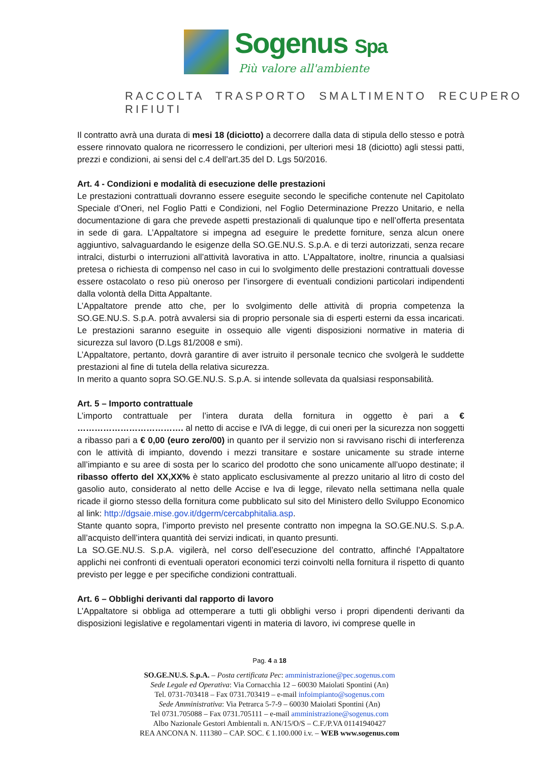Sogenus Spa
Più valore all'ambiente
RACCOLTA TRASPORTO SMALTIMENTO RECUPERO RIFIUTI
Il contratto avrà una durata di mesi 18 (diciotto) a decorrere dalla data di stipula dello stesso e potrà essere rinnovato qualora ne ricorressero le condizioni, per ulteriori mesi 18 (diciotto) agli stessi patti, prezzi e condizioni, ai sensi del c.4 dell’art.35 del D. Lgs 50/2016.
Art. 4 - Condizioni e modalità di esecuzione delle prestazioni
Le prestazioni contrattuali dovranno essere eseguite secondo le specifiche contenute nel Capitolato Speciale d’Oneri, nel Foglio Patti e Condizioni, nel Foglio Determinazione Prezzo Unitario, e nella documentazione di gara che prevede aspetti prestazionali di qualunque tipo e nell’offerta presentata in sede di gara. L’Appaltatore si impegna ad eseguire le predette forniture, senza alcun onere aggiuntivo, salvaguardando le esigenze della SO.GE.NU.S. S.p.A. e di terzi autorizzati, senza recare intralci, disturbi o interruzioni all’attività lavorativa in atto. L’Appaltatore, inoltre, rinuncia a qualsiasi pretesa o richiesta di compenso nel caso in cui lo svolgimento delle prestazioni contrattuali dovesse essere ostacolato o reso più oneroso per l’insorgere di eventuali condizioni particolari indipendenti dalla volontà della Ditta Appaltante.
L’Appaltatore prende atto che, per lo svolgimento delle attività di propria competenza la SO.GE.NU.S. S.p.A. potrà avvalersi sia di proprio personale sia di esperti esterni da essa incaricati. Le prestazioni saranno eseguite in ossequio alle vigenti disposizioni normative in materia di sicurezza sul lavoro (D.Lgs 81/2008 e smi).
L’Appaltatore, pertanto, dovrà garantire di aver istruito il personale tecnico che svolgerà le suddette prestazioni al fine di tutela della relativa sicurezza.
In merito a quanto sopra SO.GE.NU.S. S.p.A. si intende sollevata da qualsiasi responsabilità.
Art. 5 – Importo contrattuale
L’importo contrattuale per l’intera durata della fornitura in oggetto è pari a € ………………………………. al netto di accise e IVA di legge, di cui oneri per la sicurezza non soggetti a ribasso pari a € 0,00 (euro zero/00) in quanto per il servizio non si ravvisano rischi di interferenza con le attività di impianto, dovendo i mezzi transitare e sostare unicamente su strade interne all’impianto e su aree di sosta per lo scarico del prodotto che sono unicamente all’uopo destinate; il ribasso offerto del XX,XX% è stato applicato esclusivamente al prezzo unitario al litro di costo del gasolio auto, considerato al netto delle Accise e Iva di legge, rilevato nella settimana nella quale ricade il giorno stesso della fornitura come pubblicato sul sito del Ministero dello Sviluppo Economico al link: http://dgsaie.mise.gov.it/dgerm/cercabphitalia.asp.
Stante quanto sopra, l’importo previsto nel presente contratto non impegna la SO.GE.NU.S. S.p.A. all’acquisto dell’intera quantità dei servizi indicati, in quanto presunti.
La SO.GE.NU.S. S.p.A. vigilerà, nel corso dell’esecuzione del contratto, affinché l’Appaltatore applichi nei confronti di eventuali operatori economici terzi coinvolti nella fornitura il rispetto di quanto previsto per legge e per specifiche condizioni contrattuali.
Art. 6 – Obblighi derivanti dal rapporto di lavoro
L’Appaltatore si obbliga ad ottemperare a tutti gli obblighi verso i propri dipendenti derivanti da disposizioni legislative e regolamentari vigenti in materia di lavoro, ivi comprese quelle in
Pag. 4 a 18
SO.GE.NU.S. S.p.A. – Posta certificata Pec: amministrazione@pec.sogenus.com
Sede Legale ed Operativa: Via Cornacchia 12 – 60030 Maiolati Spontini (An)
Tel. 0731-703418 – Fax 0731.703419 – e-mail infoimpianto@sogenus.com
Sede Amministrativa: Via Petrarca 5-7-9 – 60030 Maiolati Spontini (An)
Tel 0731.705088 – Fax 0731.705111 – e-mail amministrazione@sogenus.com
Albo Nazionale Gestori Ambientali n. AN/15/O/S – C.F./P.VA 01141940427
REA ANCONA N. 111380 – CAP. SOC. € 1.100.000 i.v. – WEB www.sogenus.com